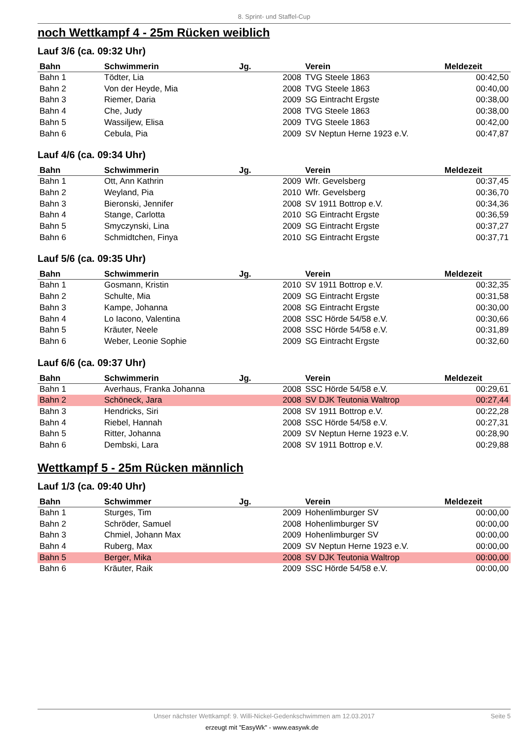8. Sprint- und Staffel-Cup
noch Wettkampf 4 - 25m Rücken weiblich
Lauf 3/6 (ca. 09:32 Uhr)
| Bahn | Schwimmerin | Jg. | Verein | Meldezeit |
| --- | --- | --- | --- | --- |
| Bahn 1 | Tödter, Lia | 2008 | TVG Steele 1863 | 00:42,50 |
| Bahn 2 | Von der Heyde, Mia | 2008 | TVG Steele 1863 | 00:40,00 |
| Bahn 3 | Riemer, Daria | 2009 | SG Eintracht Ergste | 00:38,00 |
| Bahn 4 | Che, Judy | 2008 | TVG Steele 1863 | 00:38,00 |
| Bahn 5 | Wassiljew, Elisa | 2009 | TVG Steele 1863 | 00:42,00 |
| Bahn 6 | Cebula, Pia | 2009 | SV Neptun Herne 1923 e.V. | 00:47,87 |
Lauf 4/6 (ca. 09:34 Uhr)
| Bahn | Schwimmerin | Jg. | Verein | Meldezeit |
| --- | --- | --- | --- | --- |
| Bahn 1 | Ott, Ann Kathrin | 2009 | Wfr. Gevelsberg | 00:37,45 |
| Bahn 2 | Weyland, Pia | 2010 | Wfr. Gevelsberg | 00:36,70 |
| Bahn 3 | Bieronski, Jennifer | 2008 | SV 1911 Bottrop e.V. | 00:34,36 |
| Bahn 4 | Stange, Carlotta | 2010 | SG Eintracht Ergste | 00:36,59 |
| Bahn 5 | Smyczynski, Lina | 2009 | SG Eintracht Ergste | 00:37,27 |
| Bahn 6 | Schmidtchen, Finya | 2010 | SG Eintracht Ergste | 00:37,71 |
Lauf 5/6 (ca. 09:35 Uhr)
| Bahn | Schwimmerin | Jg. | Verein | Meldezeit |
| --- | --- | --- | --- | --- |
| Bahn 1 | Gosmann, Kristin | 2010 | SV 1911 Bottrop e.V. | 00:32,35 |
| Bahn 2 | Schulte, Mia | 2009 | SG Eintracht Ergste | 00:31,58 |
| Bahn 3 | Kampe, Johanna | 2008 | SG Eintracht Ergste | 00:30,00 |
| Bahn 4 | Lo Iacono, Valentina | 2008 | SSC Hörde 54/58 e.V. | 00:30,66 |
| Bahn 5 | Kräuter, Neele | 2008 | SSC Hörde 54/58 e.V. | 00:31,89 |
| Bahn 6 | Weber, Leonie Sophie | 2009 | SG Eintracht Ergste | 00:32,60 |
Lauf 6/6 (ca. 09:37 Uhr)
| Bahn | Schwimmerin | Jg. | Verein | Meldezeit |
| --- | --- | --- | --- | --- |
| Bahn 1 | Averhaus, Franka Johanna | 2008 | SSC Hörde 54/58 e.V. | 00:29,61 |
| Bahn 2 | Schöneck, Jara | 2008 | SV DJK Teutonia Waltrop | 00:27,44 |
| Bahn 3 | Hendricks, Siri | 2008 | SV 1911 Bottrop e.V. | 00:22,28 |
| Bahn 4 | Riebel, Hannah | 2008 | SSC Hörde 54/58 e.V. | 00:27,31 |
| Bahn 5 | Ritter, Johanna | 2009 | SV Neptun Herne 1923 e.V. | 00:28,90 |
| Bahn 6 | Dembski, Lara | 2008 | SV 1911 Bottrop e.V. | 00:29,88 |
Wettkampf 5 - 25m Rücken männlich
Lauf 1/3 (ca. 09:40 Uhr)
| Bahn | Schwimmer | Jg. | Verein | Meldezeit |
| --- | --- | --- | --- | --- |
| Bahn 1 | Sturges, Tim | 2009 | Hohenlimburger SV | 00:00,00 |
| Bahn 2 | Schröder, Samuel | 2008 | Hohenlimburger SV | 00:00,00 |
| Bahn 3 | Chmiel, Johann Max | 2009 | Hohenlimburger SV | 00:00,00 |
| Bahn 4 | Ruberg, Max | 2009 | SV Neptun Herne 1923 e.V. | 00:00,00 |
| Bahn 5 | Berger, Mika | 2008 | SV DJK Teutonia Waltrop | 00:00,00 |
| Bahn 6 | Kräuter, Raik | 2009 | SSC Hörde 54/58 e.V. | 00:00,00 |
Unser nächster Wettkampf: 9. Willi-Nickel-Gedenkschwimmen am 12.03.2017 Seite 5
erzeugt mit "EasyWk" - www.easywk.de